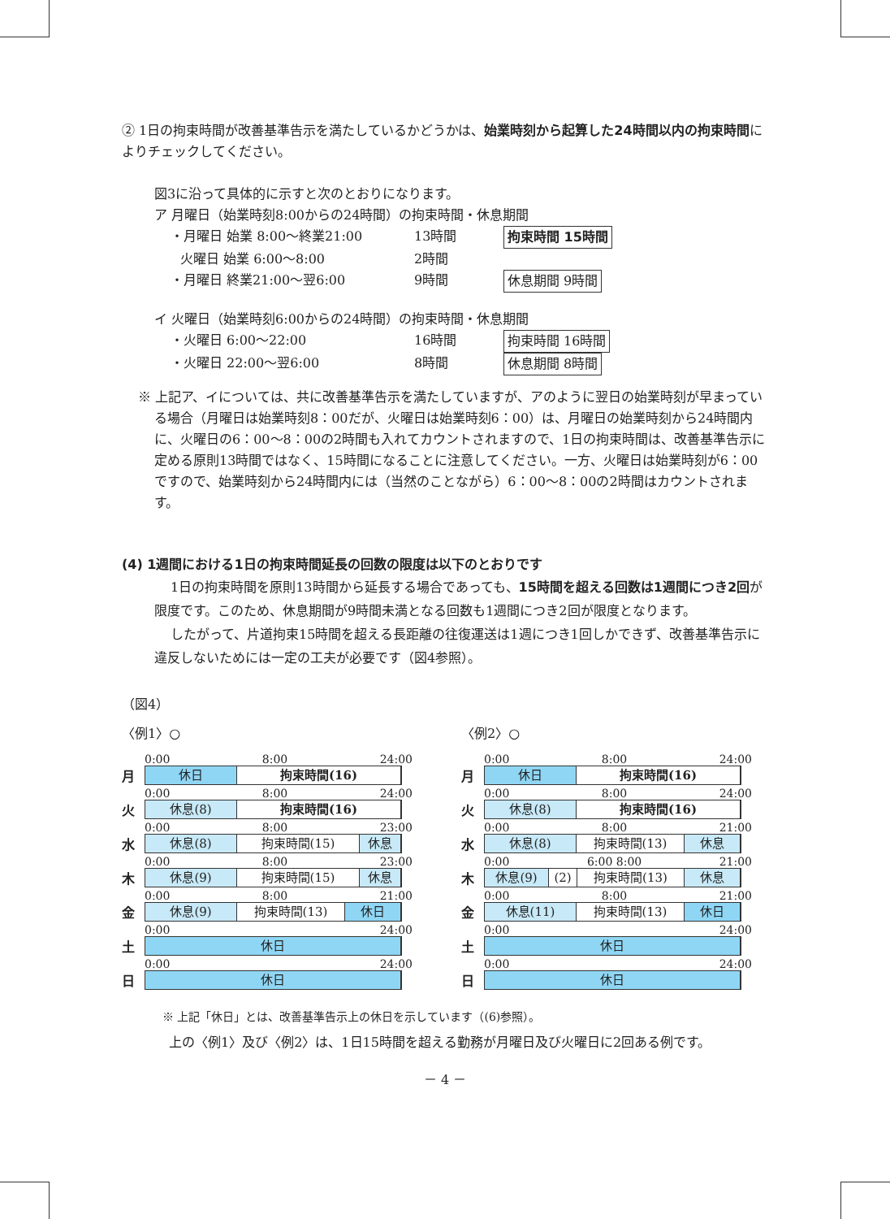② 1日の拘束時間が改善基準告示を満たしているかどうかは、始業時刻から起算した24時間以内の拘束時間によりチェックしてください。
図3に沿って具体的に示すと次のとおりになります。
ア 月曜日（始業時刻8:00からの24時間）の拘束時間・休息期間
・月曜日 始業 8:00～終業21:00 13時間 拘束時間 15時間
火曜日 始業 6:00～8:00 2時間
・月曜日 終業21:00～翌6:00 9時間 休息期間 9時間
イ 火曜日（始業時刻6:00からの24時間）の拘束時間・休息期間
・火曜日 6:00～22:00 16時間 拘束時間 16時間
・火曜日 22:00～翌6:00 8時間 休息期間 8時間
※ 上記ア、イについては、共に改善基準告示を満たしていますが、アのように翌日の始業時刻が早まっている場合（月曜日は始業時刻8：00だが、火曜日は始業時刻6：00）は、月曜日の始業時刻から24時間内に、火曜日の6：00～8：00の2時間も入れてカウントされますので、1日の拘束時間は、改善基準告示に定める原則13時間ではなく、15時間になることに注意してください。一方、火曜日は始業時刻が6：00ですので、始業時刻から24時間内には（当然のことながら）6：00～8：00の2時間はカウントされます。
(4) 1週間における1日の拘束時間延長の回数の限度は以下のとおりです
1日の拘束時間を原則13時間から延長する場合であっても、15時間を超える回数は1週間につき2回が限度です。このため、休息期間が9時間未満となる回数も1週間につき2回が限度となります。
したがって、片道拘束15時間を超える長距離の往復運送は1週につき1回しかできず、改善基準告示に違反しないためには一定の工夫が必要です（図4参照）。
（図4）
〈例1〉○
0:00 8:00 24:00
月
休日 拘束時間(16)
0:00 8:00 24:00
火
休息(8) 拘束時間(16)
0:00 8:00 23:00
水
休息(8) 拘束時間(15) 休息
0:00 8:00 23:00
木
休息(9) 拘束時間(15) 休息
0:00 8:00 21:00
金
休息(9) 拘束時間(13) 休日
0:00 24:00
土
休日
0:00 24:00
日
休日
〈例2〉○
0:00 8:00 24:00
月
休日 拘束時間(16)
0:00 8:00 24:00
火
休息(8) 拘束時間(16)
0:00 8:00 21:00
水
休息(8) 拘束時間(13) 休息
0:00 6:00 8:00 21:00
木
休息(9) (2) 拘束時間(13) 休息
0:00 8:00 21:00
金
休息(11) 拘束時間(13) 休日
0:00 24:00
土
休日
0:00 24:00
日
休日
※ 上記「休日」とは、改善基準告示上の休日を示しています（(6)参照）。
上の〈例1〉及び〈例2〉は、1日15時間を超える勤務が月曜日及び火曜日に2回ある例です。
－ 4 －